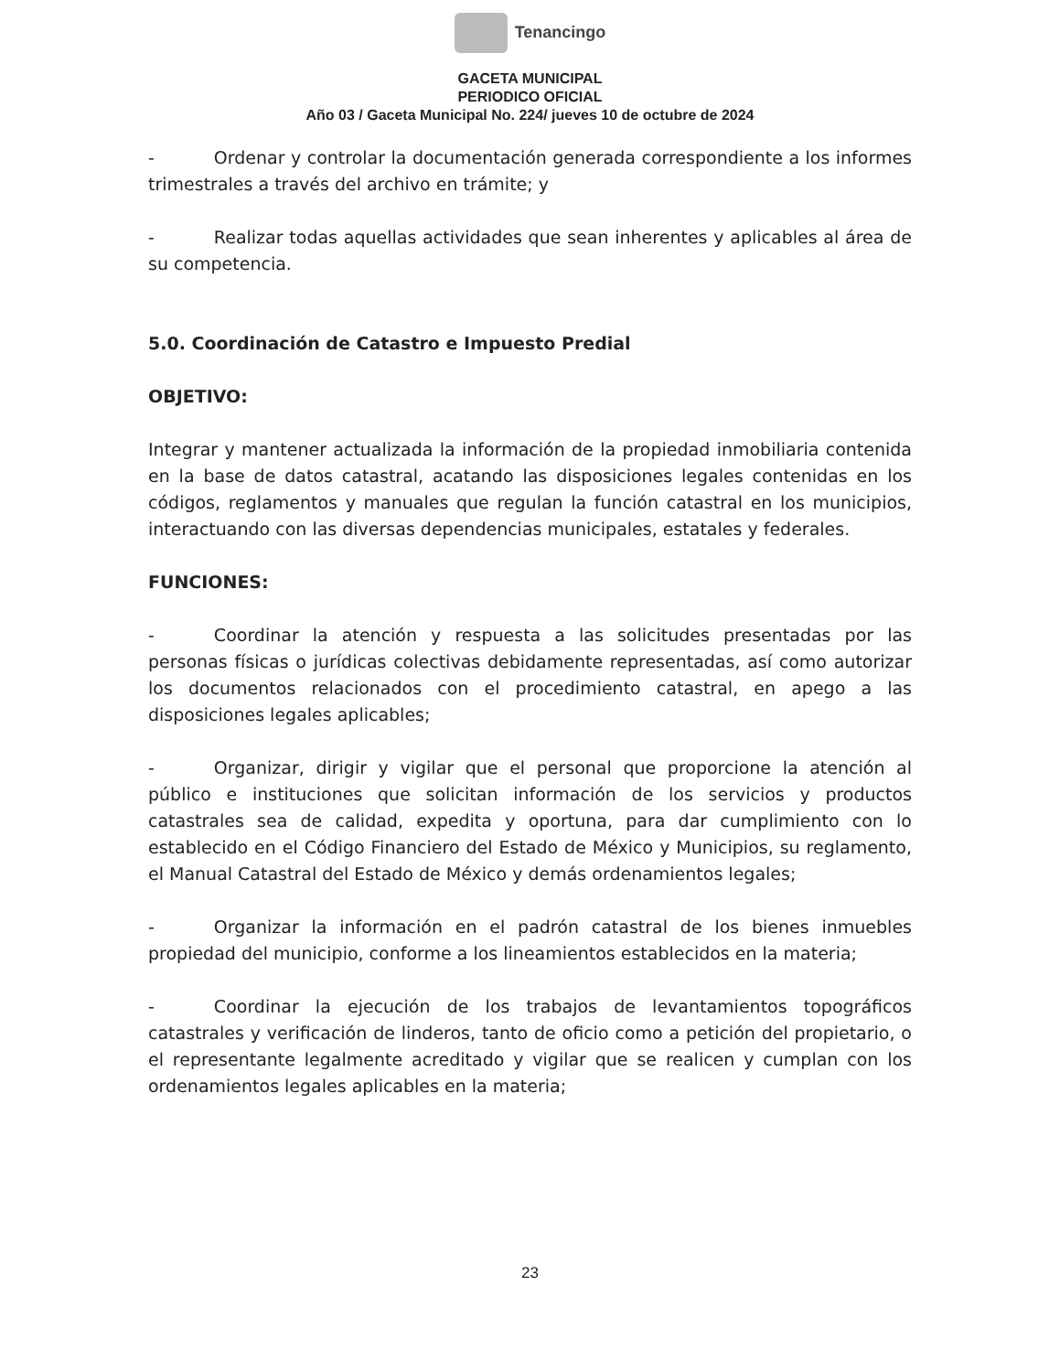Tenancingo
GACETA MUNICIPAL
PERIODICO OFICIAL
Año 03 / Gaceta Municipal No. 224/ jueves 10 de octubre de 2024
- Ordenar y controlar la documentación generada correspondiente a los informes trimestrales a través del archivo en trámite; y
- Realizar todas aquellas actividades que sean inherentes y aplicables al área de su competencia.
5.0. Coordinación de Catastro e Impuesto Predial
OBJETIVO:
Integrar y mantener actualizada la información de la propiedad inmobiliaria contenida en la base de datos catastral, acatando las disposiciones legales contenidas en los códigos, reglamentos y manuales que regulan la función catastral en los municipios, interactuando con las diversas dependencias municipales, estatales y federales.
FUNCIONES:
- Coordinar la atención y respuesta a las solicitudes presentadas por las personas físicas o jurídicas colectivas debidamente representadas, así como autorizar los documentos relacionados con el procedimiento catastral, en apego a las disposiciones legales aplicables;
- Organizar, dirigir y vigilar que el personal que proporcione la atención al público e instituciones que solicitan información de los servicios y productos catastrales sea de calidad, expedita y oportuna, para dar cumplimiento con lo establecido en el Código Financiero del Estado de México y Municipios, su reglamento, el Manual Catastral del Estado de México y demás ordenamientos legales;
- Organizar la información en el padrón catastral de los bienes inmuebles propiedad del municipio, conforme a los lineamientos establecidos en la materia;
- Coordinar la ejecución de los trabajos de levantamientos topográficos catastrales y verificación de linderos, tanto de oficio como a petición del propietario, o el representante legalmente acreditado y vigilar que se realicen y cumplan con los ordenamientos legales aplicables en la materia;
23